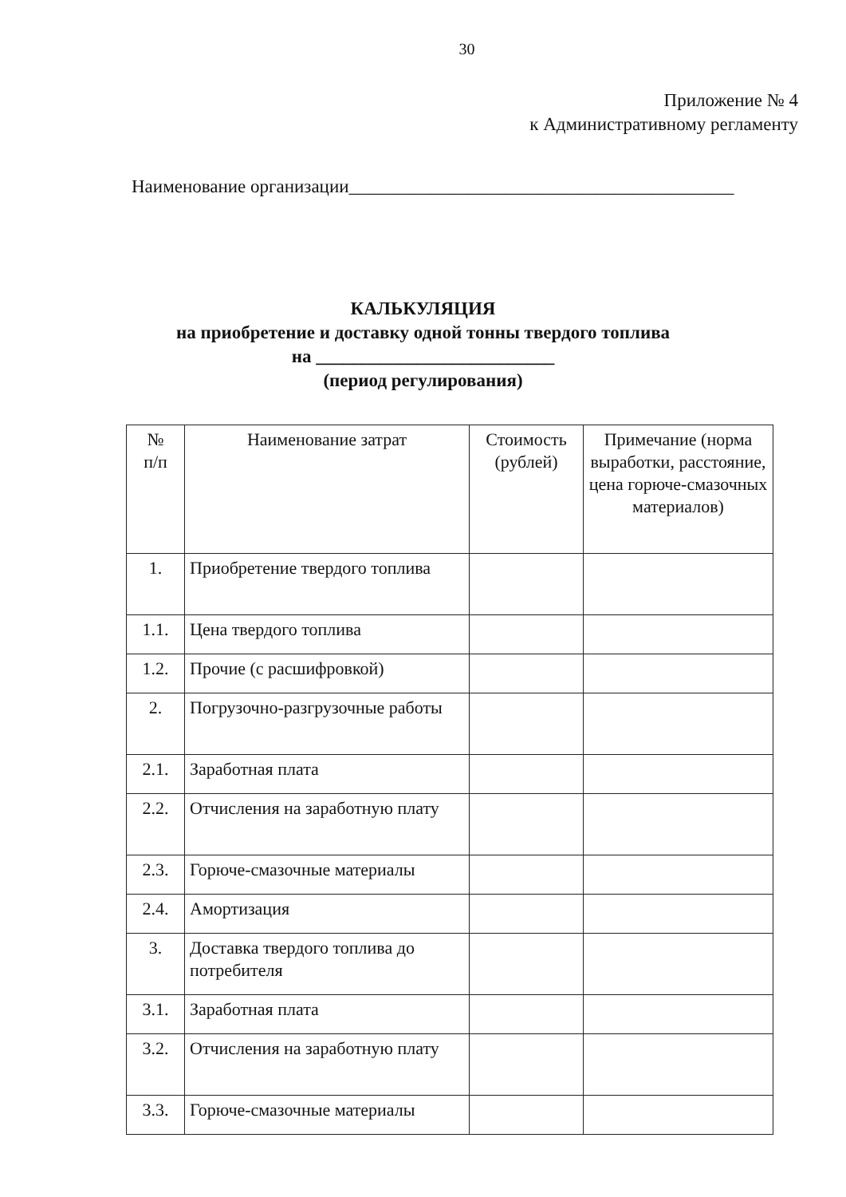30
Приложение № 4
к Административному регламенту
Наименование организации__________________________________________
КАЛЬКУЛЯЦИЯ
на приобретение и доставку одной тонны твердого топлива
на __________________________
(период регулирования)
| № п/п | Наименование затрат | Стоимость (рублей) | Примечание (норма выработки, расстояние, цена горюче-смазочных материалов) |
| --- | --- | --- | --- |
| 1. | Приобретение твердого топлива | | |
| 1.1. | Цена твердого топлива | | |
| 1.2. | Прочие (с расшифровкой) | | |
| 2. | Погрузочно-разгрузочные работы | | |
| 2.1. | Заработная плата | | |
| 2.2. | Отчисления на заработную плату | | |
| 2.3. | Горюче-смазочные материалы | | |
| 2.4. | Амортизация | | |
| 3. | Доставка твердого топлива до потребителя | | |
| 3.1. | Заработная плата | | |
| 3.2. | Отчисления на заработную плату | | |
| 3.3. | Горюче-смазочные материалы | | |